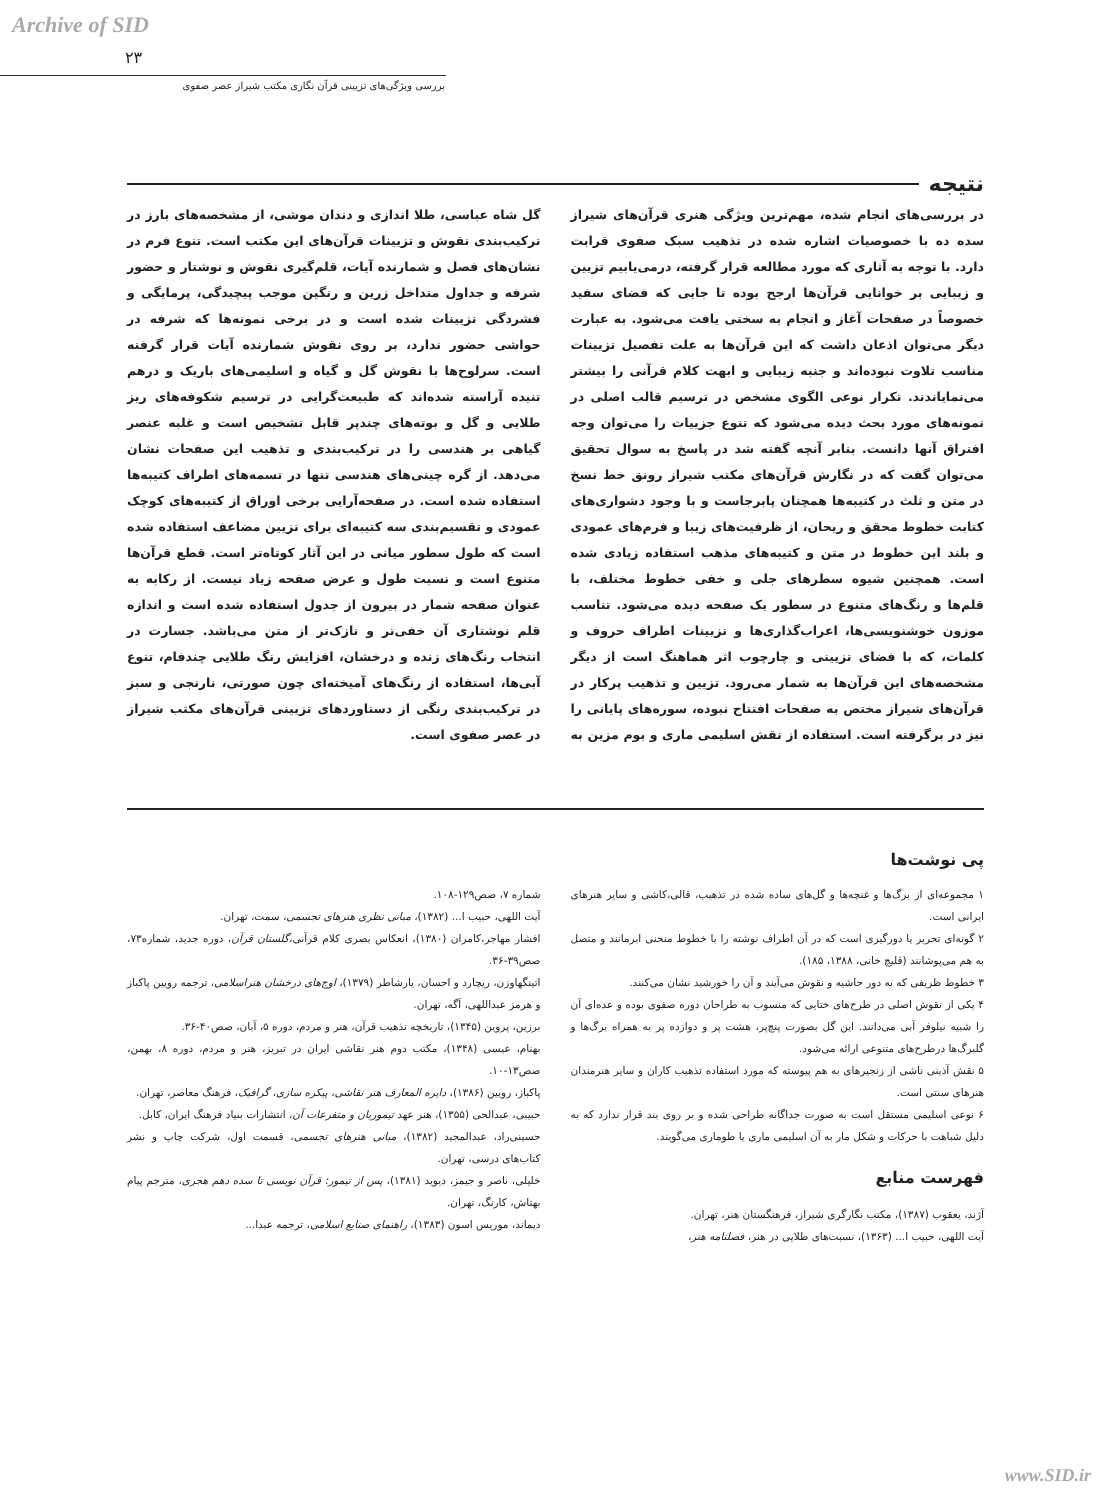Archive of SID
۲۳
بررسی ویژگی‌های تزیینی قرآن نگاری مکتب شیراز عصر صفوی
نتیجه
در بررسی‌های انجام شده، مهم‌ترین ویژگی هنری قرآن‌های شیراز سده ده با خصوصیات اشاره شده در تذهیب سبک صفوی قرابت دارد. با توجه به آثاری که مورد مطالعه قرار گرفته، درمی‌یابیم تزیین و زیبایی بر خوانایی قرآن‌ها ارجح بوده تا جایی که فضای سفید خصوصاً در صفحات آغاز و انجام به سختی یافت می‌شود. به عبارت دیگر می‌توان اذعان داشت که این قرآن‌ها به علت تفصیل تزیینات مناسب تلاوت نبوده‌اند و جنبه زیبایی و ابهت کلام قرآنی را بیشتر می‌نمایاندند. تکرار نوعی الگوی مشخص در ترسیم قالب اصلی در نمونه‌های مورد بحث دیده می‌شود که تنوع جزییات را می‌توان وجه افتراق آنها دانست. بنابر آنچه گفته شد در پاسخ به سوال تحقیق می‌توان گفت که در نگارش قرآن‌های مکتب شیراز رونق خط نسخ در متن و ثلث در کتیبه‌ها همچنان پابرجاست و با وجود دشواری‌های کتابت خطوط محقق و ریحان، از ظرفیت‌های زیبا و فرم‌های عمودی و بلند این خطوط در متن و کتیبه‌های مذهب استفاده زیادی شده است. همچنین شیوه سطرهای جلی و خفی خطوط مختلف، با قلم‌ها و رنگ‌های متنوع در سطور یک صفحه دیده می‌شود. تناسب موزون خوشنویسی‌ها، اعراب‌گذاری‌ها و تزیینات اطراف حروف و کلمات، که با فضای تزیینی و چارچوب اثر هماهنگ است از دیگر مشخصه‌های این قرآن‌ها به شمار می‌رود. تزیین و تذهیب پرکار در قرآن‌های شیراز مختص به صفحات افتتاح نبوده، سوره‌های پایانی را نیز در برگرفته است. استفاده از نقش اسلیمی ماری و بوم مزین به گل شاه عباسی، طلا اندازی و دندان موشی، از مشخصه‌های بارز در ترکیب‌بندی نقوش و تزیینات قرآن‌های این مکتب است. تنوع فرم در نشان‌های فصل و شمارنده آیات، قلم‌گیری نقوش و نوشتار و حضور شرفه و جداول متداخل زرین و رنگین موجب پیچیدگی، پرمایگی و فشردگی تزیینات شده است و در برخی نمونه‌ها که شرفه در حواشی حضور ندارد، بر روی نقوش شمارنده آیات قرار گرفته است. سرلوح‌ها با نقوش گل و گیاه و اسلیمی‌های باریک و درهم تنیده آراسته شده‌اند که طبیعت‌گرایی در ترسیم شکوفه‌های ریز طلایی و گل و بوته‌های چندپر قابل تشخیص است و غلبه عنصر گیاهی بر هندسی را در ترکیب‌بندی و تذهیب این صفحات نشان می‌دهد. از گره چینی‌های هندسی تنها در تسمه‌های اطراف کتیبه‌ها استفاده شده است. در صفحه‌آرایی برخی اوراق از کتیبه‌های کوچک عمودی و تقسیم‌بندی سه کتیبه‌ای برای تزیین مضاعف استفاده شده است که طول سطور میانی در این آثار کوتاه‌تر است. قطع قرآن‌ها متنوع است و نسبت طول و عرض صفحه زیاد نیست. از رکابه به عنوان صفحه شمار در بیرون از جدول استفاده شده است و اندازه قلم نوشتاری آن خفی‌تر و نازک‌تر از متن می‌باشد. جسارت در انتخاب رنگ‌های زنده و درخشان، افزایش رنگ طلایی چندفام، تنوع آبی‌ها، استفاده از رنگ‌های آمیخته‌ای چون صورتی، نارنجی و سبز در ترکیب‌بندی رنگی از دستاوردهای تزیینی قرآن‌های مکتب شیراز در عصر صفوی است.
پی نوشت‌ها
۱ مجموعه‌ای از برگ‌ها و غنچه‌ها و گل‌های ساده شده در تذهیب، قالی،کاشی و سایر هنرهای ایرانی است.
۲ گونه‌ای تحریر یا دورگیری است که در آن اطراف نوشته را با خطوط منحنی ابرمانند و متصل به هم می‌پوشانند (قلیچ خانی، ۱۳۸۸، ۱۸۵).
۳ خطوط ظریفی که به دور حاشیه و نقوش می‌آیند و آن را خورشید نشان می‌کنند.
۴ یکی از نقوش اصلی در طرح‌های ختایی که منسوب به طراحان دوره صفوی بوده و عده‌ای آن را شبیه نیلوفر آبی می‌دانند. این گل بصورت پنچ‌پر، هشت پر و دوازده پر به همراه برگ‌ها و گلبرگ‌ها درطرح‌های متنوعی ارائه می‌شود.
۵ نقش آذینی ناشی از زنجیرهای به هم پیوسته که مورد استفاده تذهیب کاران و سایر هنرمندان هنرهای سنتی است.
۶ نوعی اسلیمی مستقل است به صورت جداگانه طراحی شده و بر روی بند قرار ندارد که به دلیل شباهت با حرکات و شکل مار به آن اسلیمی ماری یا طوماری می‌گویند.
فهرست منابع
آژند، یعقوب (۱۳۸۷)، مکتب نگارگری شیراز، فرهنگستان هنر، تهران.
آیت اللهی، حبیب ا... (۱۳۶۳)، نسبت‌های طلایی در هنر، فصلنامه هنر،
شماره ۷، صص۱۲۹-۱۰۸.
آیت اللهی، حبیب ا... (۱۳۸۲)، مبانی نظری هنرهای تجسمی، سمت، تهران.
افشار مهاجر،کامران (۱۳۸۰)، انعکاس بصری کلام قرآنی،گلستان قرآن، دوره جدید، شماره۷۳، صص۳۹-۳۶.
اتینگهاوزن، ریچارد و احسان، یارشاطر (۱۳۷۹)، اوج‌های درخشان هنراسلامی، ترجمه رویین پاکباز و هرمز عبداللهی، آگه، تهران.
برزین، پروین (۱۳۴۵)، تاریخچه تذهیب قرآن، هنر و مردم، دوره ۵، آبان، صص۴۰-۳۶.
بهنام، عیسی (۱۳۴۸)، مکتب دوم هنر نقاشی ایران در تبریز، هنر و مردم، دوره ۸، بهمن، صص۱۳-۱۰.
پاکباز، رویین (۱۳۸۶)، دایره المعارف هنر نقاشی، پیکره سازی، گرافیک، فرهنگ معاصر، تهران.
حبیبی، عبدالحی (۱۳۵۵)، هنر عهد تیموریان و متفرعات آن، انتشارات بنیاد فرهنگ ایران، کابل.
حسینی‌راد، عبدالمجید (۱۳۸۲)، مبانی هنرهای تجسمی، قسمت اول، شرکت چاپ و نشر کتاب‌های درسی، تهران.
خلیلی، ناصر و جیمز، دیوید (۱۳۸۱)، پس از تیمور: قرآن نویسی تا سده دهم هجری، مترجم پیام بهتاش، کارنگ، تهران.
دیماند، موریس اسون (۱۳۸۳)، راهنمای صنایع اسلامی، ترجمه عبدا...
www.SID.ir